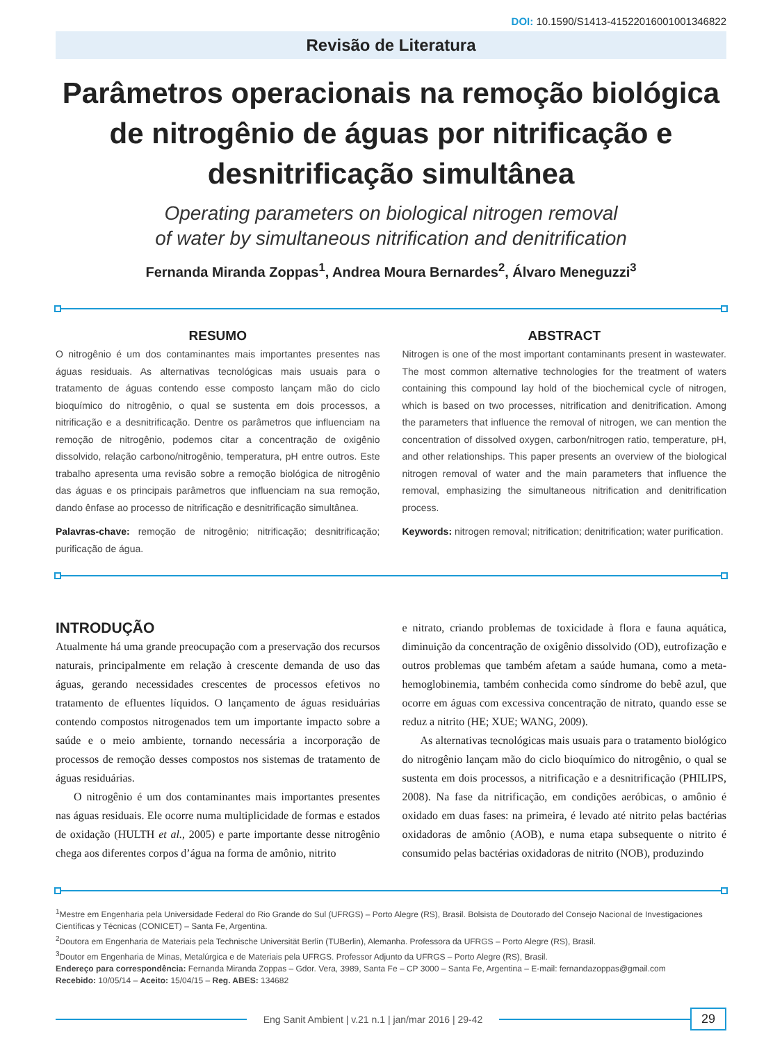DOI: 10.1590/S1413-41522016001001346822
Revisão de Literatura
Parâmetros operacionais na remoção biológica de nitrogênio de águas por nitrificação e desnitrificação simultânea
Operating parameters on biological nitrogen removal
of water by simultaneous nitrification and denitrification
Fernanda Miranda Zoppas<sup>1</sup>, Andrea Moura Bernardes<sup>2</sup>, Álvaro Meneguzzi<sup>3</sup>
RESUMO
O nitrogênio é um dos contaminantes mais importantes presentes nas águas residuais. As alternativas tecnológicas mais usuais para o tratamento de águas contendo esse composto lançam mão do ciclo bioquímico do nitrogênio, o qual se sustenta em dois processos, a nitrificação e a desnitrificação. Dentre os parâmetros que influenciam na remoção de nitrogênio, podemos citar a concentração de oxigênio dissolvido, relação carbono/nitrogênio, temperatura, pH entre outros. Este trabalho apresenta uma revisão sobre a remoção biológica de nitrogênio das águas e os principais parâmetros que influenciam na sua remoção, dando ênfase ao processo de nitrificação e desnitrificação simultânea.
Palavras-chave: remoção de nitrogênio; nitrificação; desnitrificação; purificação de água.
ABSTRACT
Nitrogen is one of the most important contaminants present in wastewater. The most common alternative technologies for the treatment of waters containing this compound lay hold of the biochemical cycle of nitrogen, which is based on two processes, nitrification and denitrification. Among the parameters that influence the removal of nitrogen, we can mention the concentration of dissolved oxygen, carbon/nitrogen ratio, temperature, pH, and other relationships. This paper presents an overview of the biological nitrogen removal of water and the main parameters that influence the removal, emphasizing the simultaneous nitrification and denitrification process.
Keywords: nitrogen removal; nitrification; denitrification; water purification.
INTRODUÇÃO
Atualmente há uma grande preocupação com a preservação dos recursos naturais, principalmente em relação à crescente demanda de uso das águas, gerando necessidades crescentes de processos efetivos no tratamento de efluentes líquidos. O lançamento de águas residuárias contendo compostos nitrogenados tem um importante impacto sobre a saúde e o meio ambiente, tornando necessária a incorporação de processos de remoção desses compostos nos sistemas de tratamento de águas residuárias.
O nitrogênio é um dos contaminantes mais importantes presentes nas águas residuais. Ele ocorre numa multiplicidade de formas e estados de oxidação (HULTH et al., 2005) e parte importante desse nitrogênio chega aos diferentes corpos d’água na forma de amônio, nitrito
e nitrato, criando problemas de toxicidade à flora e fauna aquática, diminuição da concentração de oxigênio dissolvido (OD), eutrofização e outros problemas que também afetam a saúde humana, como a meta-hemoglobinemia, também conhecida como síndrome do bebê azul, que ocorre em águas com excessiva concentração de nitrato, quando esse se reduz a nitrito (HE; XUE; WANG, 2009).
As alternativas tecnológicas mais usuais para o tratamento biológico do nitrogênio lançam mão do ciclo bioquímico do nitrogênio, o qual se sustenta em dois processos, a nitrificação e a desnitrificação (PHILIPS, 2008). Na fase da nitrificação, em condições aeróbicas, o amônio é oxidado em duas fases: na primeira, é levado até nitrito pelas bactérias oxidadoras de amônio (AOB), e numa etapa subsequente o nitrito é consumido pelas bactérias oxidadoras de nitrito (NOB), produzindo
<sup>1</sup> Mestre em Engenharia pela Universidade Federal do Rio Grande do Sul (UFRGS) – Porto Alegre (RS), Brasil. Bolsista de Doutorado del Consejo Nacional de Investigaciones Científicas y Técnicas (CONICET) – Santa Fe, Argentina.
<sup>2</sup> Doutora em Engenharia de Materiais pela Technische Universität Berlin (TUBerlin), Alemanha. Professora da UFRGS – Porto Alegre (RS), Brasil.
<sup>3</sup> Doutor em Engenharia de Minas, Metalúrgica e de Materiais pela UFRGS. Professor Adjunto da UFRGS – Porto Alegre (RS), Brasil.
Endereço para correspondência: Fernanda Miranda Zoppas – Gdor. Vera, 3989, Santa Fe – CP 3000 – Santa Fe, Argentina – E-mail: fernandazoppas@gmail.com
Recebido: 10/05/14 – Aceito: 15/04/15 – Reg. ABES: 134682
Eng Sanit Ambient | v.21 n.1 | jan/mar 2016 | 29-42
29